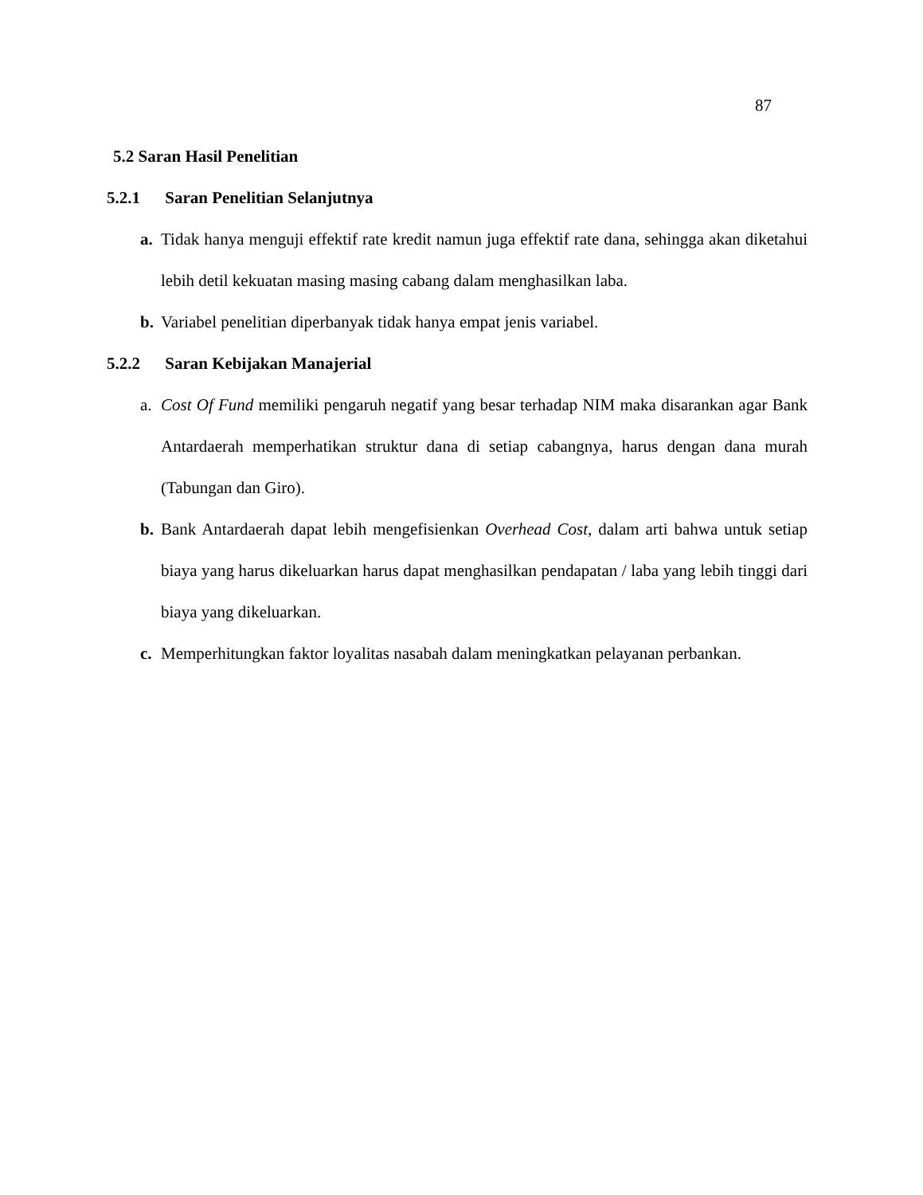87
5.2 Saran Hasil Penelitian
5.2.1 Saran Penelitian Selanjutnya
a. Tidak hanya menguji effektif rate kredit namun juga effektif rate dana, sehingga akan diketahui lebih detil kekuatan masing masing cabang dalam menghasilkan laba.
b. Variabel penelitian diperbanyak tidak hanya empat jenis variabel.
5.2.2 Saran Kebijakan Manajerial
a. Cost Of Fund memiliki pengaruh negatif yang besar terhadap NIM maka disarankan agar Bank Antardaerah memperhatikan struktur dana di setiap cabangnya, harus dengan dana murah (Tabungan dan Giro).
b. Bank Antardaerah dapat lebih mengefisienkan Overhead Cost, dalam arti bahwa untuk setiap biaya yang harus dikeluarkan harus dapat menghasilkan pendapatan / laba yang lebih tinggi dari biaya yang dikeluarkan.
c. Memperhitungkan faktor loyalitas nasabah dalam meningkatkan pelayanan perbankan.